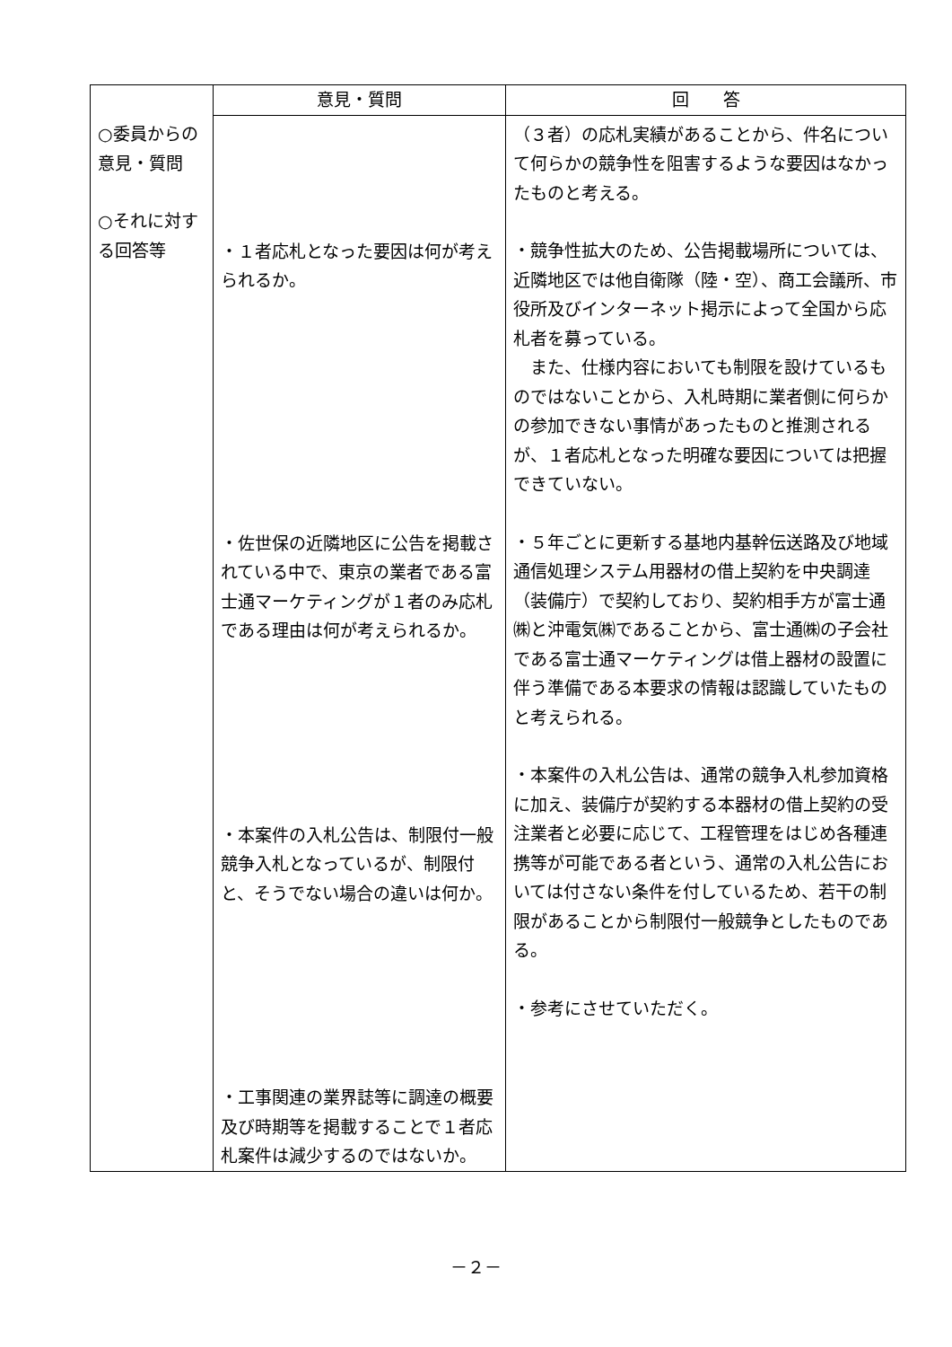| | 意見・質問 | 回 答 |
| --- | --- | --- |
| ○委員からの 意見・質問 ○それに対する回答等 | ・１者応札となった要因は何が考えられるか。 ・佐世保の近隣地区に公告を掲載されている中で、東京の業者である富士通マーケティングが１者のみ応札である理由は何が考えられるか。 ・本案件の入札公告は、制限付一般競争入札となっているが、制限付と、そうでない場合の違いは何か。 ・工事関連の業界誌等に調達の概要及び時期等を掲載することで１者応札案件は減少するのではないか。 | （３者）の応札実績があることから、件名について何らかの競争性を阻害するような要因はなかったものと考える。 ・競争性拡大のため、公告掲載場所については、近隣地区では他自衛隊（陸・空）、商工会議所、市役所及びインターネット掲示によって全国から応札者を募っている。 また、仕様内容においても制限を設けているものではないことから、入札時期に業者側に何らかの参加できない事情があったものと推測されるが、１者応札となった明確な要因については把握できていない。 ・５年ごとに更新する基地内基幹伝送路及び地域通信処理システム用器材の借上契約を中央調達（装備庁）で契約しており、契約相手方が富士通㈱と沖電気㈱であることから、富士通㈱の子会社である富士通マーケティングは借上器材の設置に伴う準備である本要求の情報は認識していたものと考えられる。 ・本案件の入札公告は、通常の競争入札参加資格に加え、装備庁が契約する本器材の借上契約の受注業者と必要に応じて、工程管理をはじめ各種連携等が可能である者という、通常の入札公告においては付さない条件を付しているため、若干の制限があることから制限付一般競争としたものである。 ・参考にさせていただく。 |
－２－